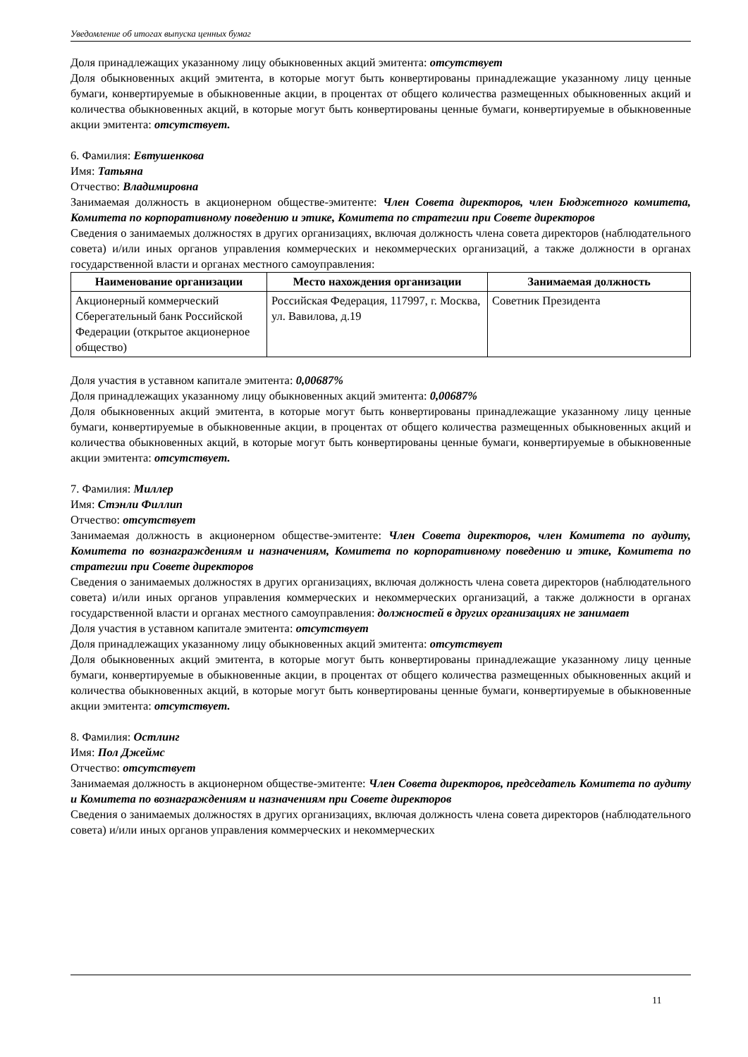Уведомление об итогах выпуска ценных бумаг
Доля принадлежащих указанному лицу обыкновенных акций эмитента: отсутствует
Доля обыкновенных акций эмитента, в которые могут быть конвертированы принадлежащие указанному лицу ценные бумаги, конвертируемые в обыкновенные акции, в процентах от общего количества размещенных обыкновенных акций и количества обыкновенных акций, в которые могут быть конвертированы ценные бумаги, конвертируемые в обыкновенные акции эмитента: отсутствует.
6. Фамилия: Евтушенкова
Имя: Татьяна
Отчество: Владимировна
Занимаемая должность в акционерном обществе-эмитенте: Член Совета директоров, член Бюджетного комитета, Комитета по корпоративному поведению и этике, Комитета по стратегии при Совете директоров
Сведения о занимаемых должностях в других организациях, включая должность члена совета директоров (наблюдательного совета) и/или иных органов управления коммерческих и некоммерческих организаций, а также должности в органах государственной власти и органах местного самоуправления:
| Наименование организации | Место нахождения организации | Занимаемая должность |
| --- | --- | --- |
| Акционерный коммерческий Сберегательный банк Российской Федерации (открытое акционерное общество) | Российская Федерация, 117997, г. Москва, ул. Вавилова, д.19 | Советник Президента |
Доля участия в уставном капитале эмитента: 0,00687%
Доля принадлежащих указанному лицу обыкновенных акций эмитента: 0,00687%
Доля обыкновенных акций эмитента, в которые могут быть конвертированы принадлежащие указанному лицу ценные бумаги, конвертируемые в обыкновенные акции, в процентах от общего количества размещенных обыкновенных акций и количества обыкновенных акций, в которые могут быть конвертированы ценные бумаги, конвертируемые в обыкновенные акции эмитента: отсутствует.
7. Фамилия: Миллер
Имя: Стэнли Филлип
Отчество: отсутствует
Занимаемая должность в акционерном обществе-эмитенте: Член Совета директоров, член Комитета по аудиту, Комитета по вознаграждениям и назначениям, Комитета по корпоративному поведению и этике, Комитета по стратегии при Совете директоров
Сведения о занимаемых должностях в других организациях, включая должность члена совета директоров (наблюдательного совета) и/или иных органов управления коммерческих и некоммерческих организаций, а также должности в органах государственной власти и органах местного самоуправления: должностей в других организациях не занимает
Доля участия в уставном капитале эмитента: отсутствует
Доля принадлежащих указанному лицу обыкновенных акций эмитента: отсутствует
Доля обыкновенных акций эмитента, в которые могут быть конвертированы принадлежащие указанному лицу ценные бумаги, конвертируемые в обыкновенные акции, в процентах от общего количества размещенных обыкновенных акций и количества обыкновенных акций, в которые могут быть конвертированы ценные бумаги, конвертируемые в обыкновенные акции эмитента: отсутствует.
8. Фамилия: Остлинг
Имя: Пол Джеймс
Отчество: отсутствует
Занимаемая должность в акционерном обществе-эмитенте: Член Совета директоров, председатель Комитета по аудиту и Комитета по вознаграждениям и назначениям при Совете директоров
Сведения о занимаемых должностях в других организациях, включая должность члена совета директоров (наблюдательного совета) и/или иных органов управления коммерческих и некоммерческих
11